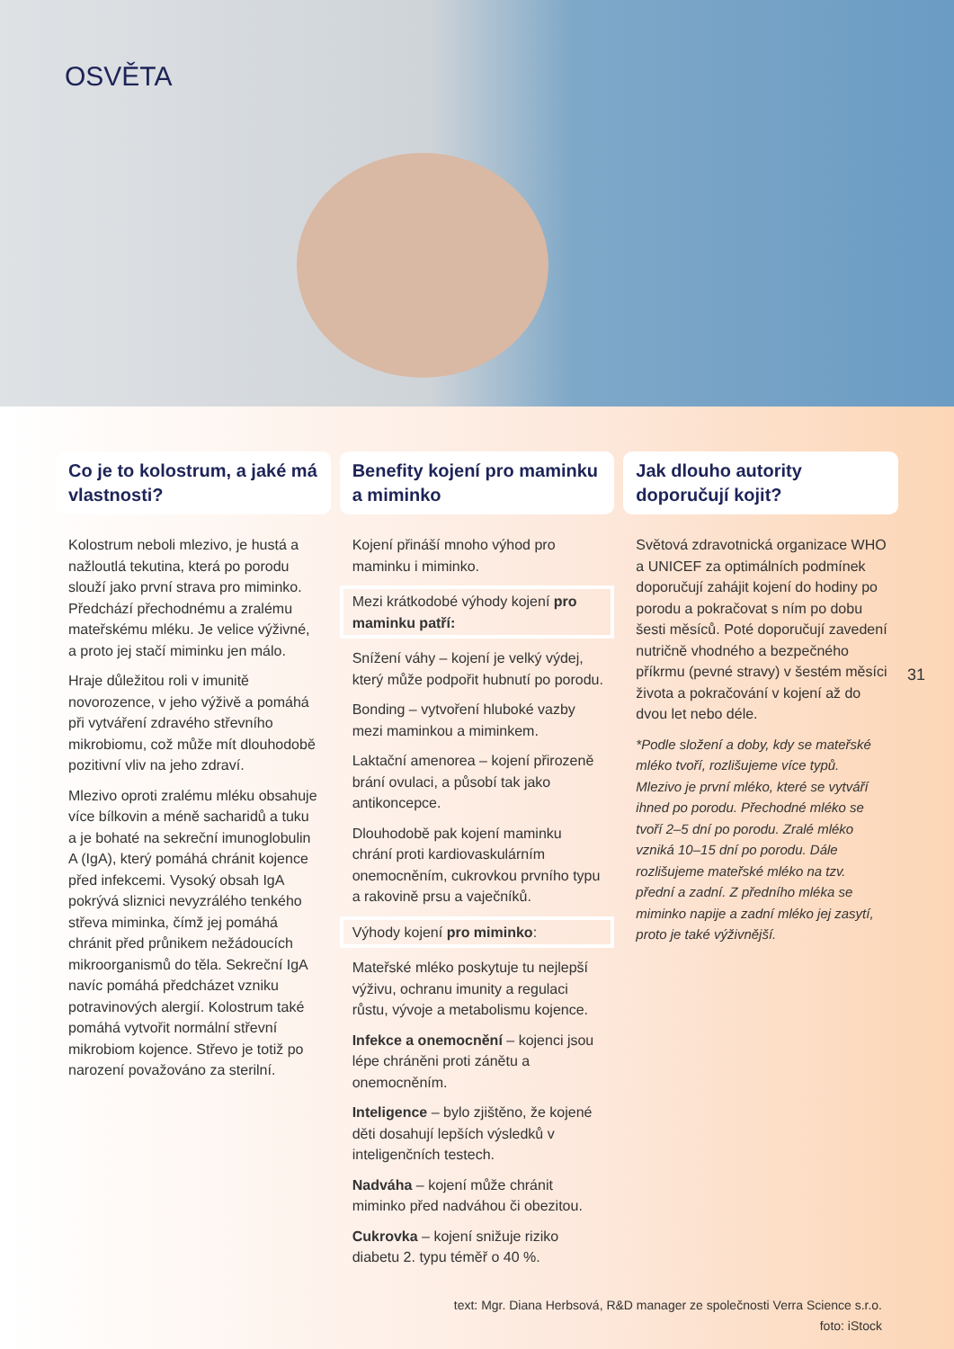OSVĚTA
Co je to kolostrum, a jaké má vlastnosti?
Kolostrum neboli mlezivo, je hustá a nažloutlá tekutina, která po porodu slouží jako první strava pro miminko. Předchází přechodnému a zralému mateřskému mléku. Je velice výživné, a proto jej stačí miminku jen málo.
Hraje důležitou roli v imunitě novorozence, v jeho výživě a pomáhá při vytváření zdravého střevního mikrobiomu, což může mít dlouhodobě pozitivní vliv na jeho zdraví.
Mlezivo oproti zralému mléku obsahuje více bílkovin a méně sacharidů a tuku a je bohaté na sekreční imunoglobulin A (IgA), který pomáhá chránit kojence před infekcemi. Vysoký obsah IgA pokrývá sliznici nevyzrálého tenkého střeva miminka, čímž jej pomáhá chránit před průnikem nežádoucích mikroorganismů do těla. Sekreční IgA navíc pomáhá předcházet vzniku potravinových alergií. Kolostrum také pomáhá vytvořit normální střevní mikrobiom kojence. Střevo je totiž po narození považováno za sterilní.
Benefity kojení pro maminku a miminko
Kojení přináší mnoho výhod pro maminku i miminko.
Mezi krátkodobé výhody kojení pro maminku patří:
Snížení váhy – kojení je velký výdej, který může podpořit hubnutí po porodu.
Bonding – vytvoření hluboké vazby mezi maminkou a miminkem.
Laktační amenorea – kojení přirozeně brání ovulaci, a působí tak jako antikoncepce.
Dlouhodobě pak kojení maminku chrání proti kardiovaskulárním onemocněním, cukrovkou prvního typu a rakovině prsu a vaječníků.
Výhody kojení pro miminko:
Mateřské mléko poskytuje tu nejlepší výživu, ochranu imunity a regulaci růstu, vývoje a metabolismu kojence.
Infekce a onemocnění – kojenci jsou lépe chráněni proti zánětu a onemocněním.
Inteligence – bylo zjištěno, že kojené děti dosahují lepších výsledků v inteligenčních testech.
Nadváha – kojení může chránit miminko před nadváhou či obezitou.
Cukrovka – kojení snižuje riziko diabetu 2. typu téměř o 40 %.
Jak dlouho autority doporučují kojit?
Světová zdravotnická organizace WHO a UNICEF za optimálních podmínek doporučují zahájit kojení do hodiny po porodu a pokračovat s ním po dobu šesti měsíců. Poté doporučují zavedení nutričně vhodného a bezpečného příkrmu (pevné stravy) v šestém měsíci života a pokračování v kojení až do dvou let nebo déle.
*Podle složení a doby, kdy se mateřské mléko tvoří, rozlišujeme více typů. Mlezivo je první mléko, které se vytváří ihned po porodu. Přechodné mléko se tvoří 2–5 dní po porodu. Zralé mléko vzniká 10–15 dní po porodu. Dále rozlišujeme mateřské mléko na tzv. přední a zadní. Z předního mléka se miminko napije a zadní mléko jej zasytí, proto je také výživnější.
31
text: Mgr. Diana Herbsová, R&D manager ze společnosti Verra Science s.r.o.
foto: iStock